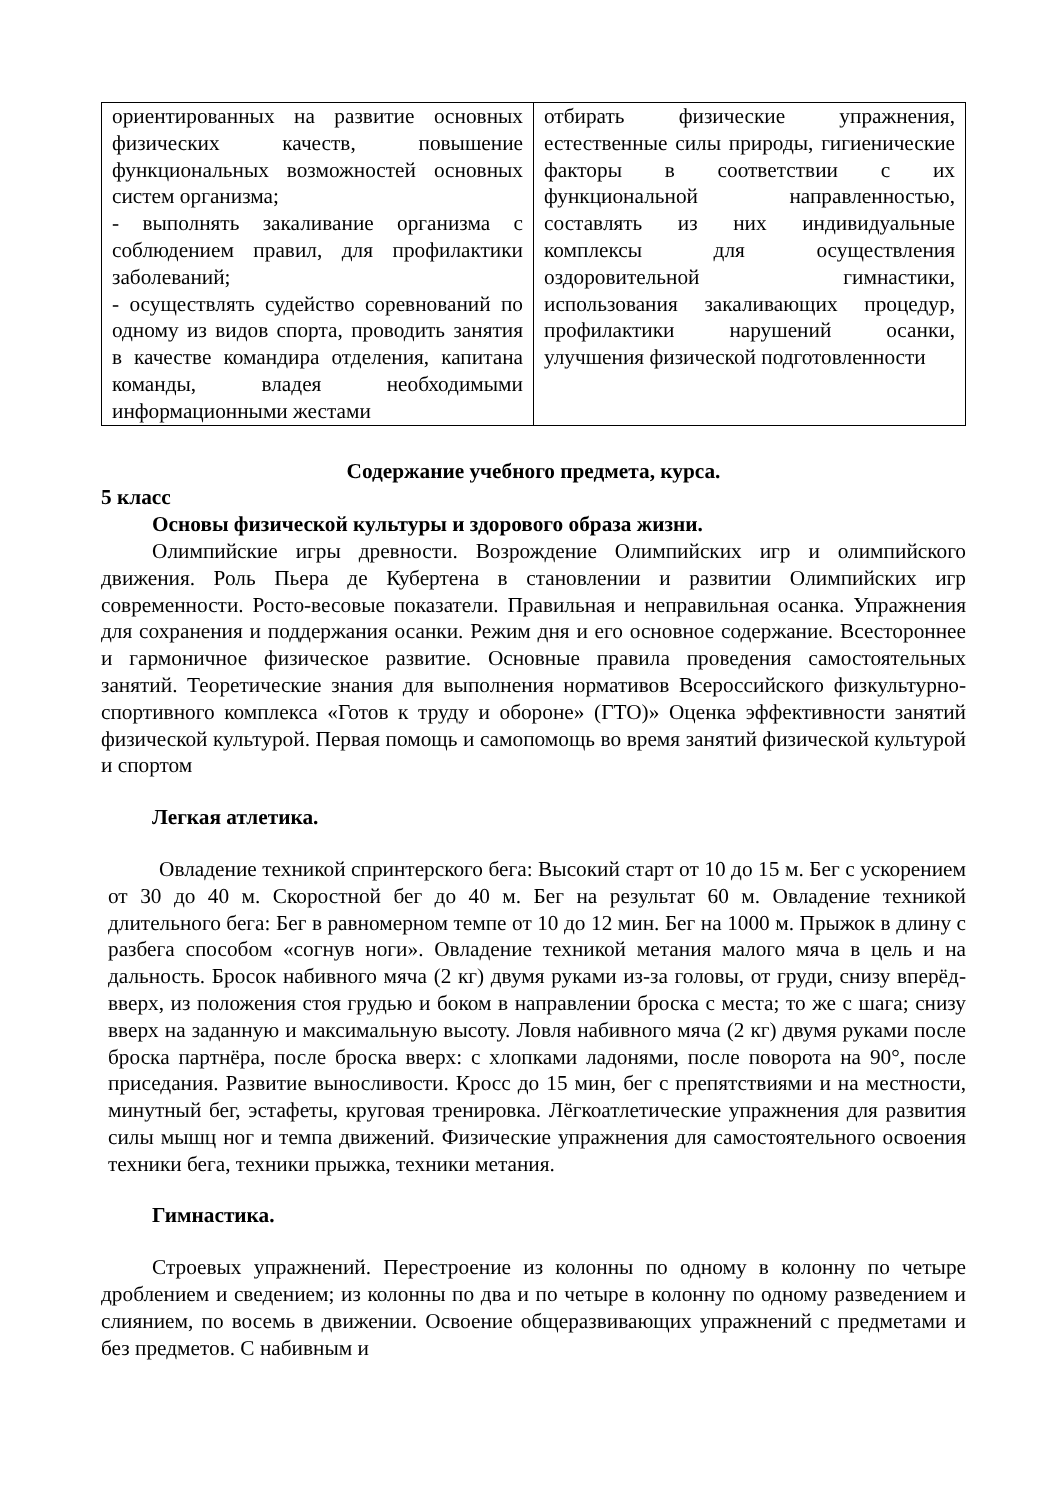| ориентированных на развитие основных физических качеств, повышение функциональных возможностей основных систем организма; - выполнять закаливание организма с соблюдением правил, для профилактики заболеваний; - осуществлять судейство соревнований по одному из видов спорта, проводить занятия в качестве командира отделения, капитана команды, владея необходимыми информационными жестами | отбирать физические упражнения, естественные силы природы, гигиенические факторы в соответствии с их функциональной направленностью, составлять из них индивидуальные комплексы для осуществления оздоровительной гимнастики, использования закаливающих процедур, профилактики нарушений осанки, улучшения физической подготовленности |
Содержание учебного предмета, курса.
5 класс
Основы физической культуры и здорового образа жизни.
Олимпийские игры древности. Возрождение Олимпийских игр и олимпийского движения. Роль Пьера де Кубертена в становлении и развитии Олимпийских игр современности. Росто-весовые показатели. Правильная и неправильная осанка. Упражнения для сохранения и поддержания осанки. Режим дня и его основное содержание. Всестороннее и гармоничное физическое развитие. Основные правила проведения самостоятельных занятий. Теоретические знания для выполнения нормативов Всероссийского физкультурно-спортивного комплекса «Готов к труду и обороне» (ГТО)» Оценка эффективности занятий физической культурой. Первая помощь и самопомощь во время занятий физической культурой и спортом
Легкая атлетика.
Овладение техникой спринтерского бега: Высокий старт от 10 до 15 м. Бег с ускорением от 30 до 40 м. Скоростной бег до 40 м. Бег на результат 60 м. Овладение техникой длительного бега: Бег в равномерном темпе от 10 до 12 мин. Бег на 1000 м. Прыжок в длину с разбега способом «согнув ноги». Овладение техникой метания малого мяча в цель и на дальность. Бросок набивного мяча (2 кг) двумя руками из-за головы, от груди, снизу вперёд-вверх, из положения стоя грудью и боком в направлении броска с места; то же с шага; снизу вверх на заданную и максимальную высоту. Ловля набивного мяча (2 кг) двумя руками после броска партнёра, после броска вверх: с хлопками ладонями, после поворота на 90°, после приседания. Развитие выносливости. Кросс до 15 мин, бег с препятствиями и на местности, минутный бег, эстафеты, круговая тренировка. Лёгкоатлетические упражнения для развития силы мышц ног и темпа движений. Физические упражнения для самостоятельного освоения техники бега, техники прыжка, техники метания.
Гимнастика.
Строевых упражнений. Перестроение из колонны по одному в колонну по четыре дроблением и сведением; из колонны по два и по четыре в колонну по одному разведением и слиянием, по восемь в движении. Освоение общеразвивающих упражнений с предметами и без предметов. С набивным и